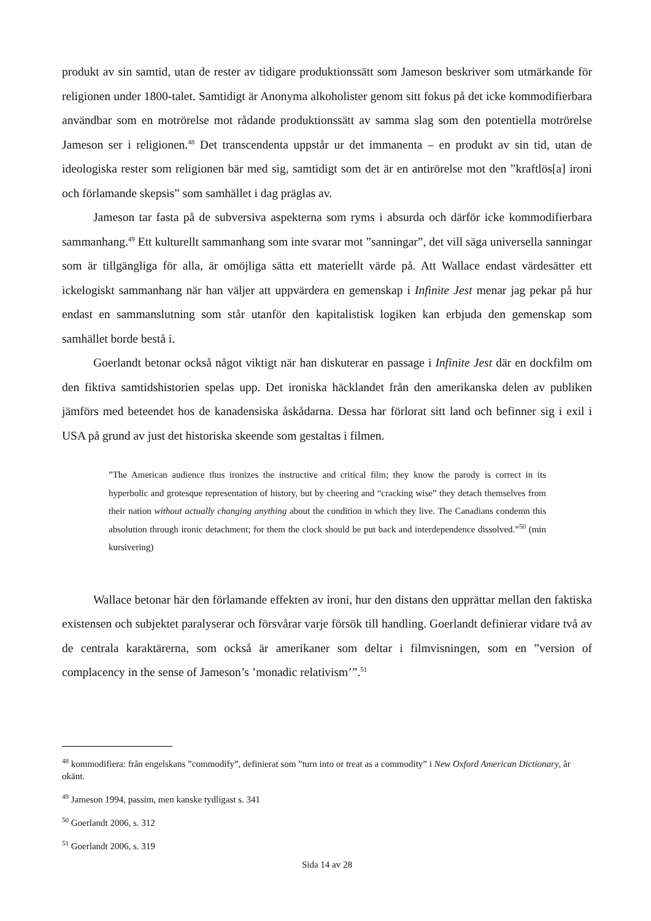produkt av sin samtid, utan de rester av tidigare produktionssätt som Jameson beskriver som utmärkande för religionen under 1800-talet. Samtidigt är Anonyma alkoholister genom sitt fokus på det icke kommodifierbara användbar som en motrörelse mot rådande produktionssätt av samma slag som den potentiella motrörelse Jameson ser i religionen.<sup>48</sup> Det transcendenta uppstår ur det immanenta – en produkt av sin tid, utan de ideologiska rester som religionen bär med sig, samtidigt som det är en antirörelse mot den ”kraftlös[a] ironi och förlamande skepsis” som samhället i dag präglas av.
Jameson tar fasta på de subversiva aspekterna som ryms i absurda och därför icke kommodifierbara sammanhang.<sup>49</sup> Ett kulturellt sammanhang som inte svarar mot ”sanningar”, det vill säga universella sanningar som är tillgängliga för alla, är omöjliga sätta ett materiellt värde på. Att Wallace endast värdesätter ett ickelogiskt sammanhang när han väljer att uppvärdera en gemenskap i Infinite Jest menar jag pekar på hur endast en sammanslutning som står utanför den kapitalistisk logiken kan erbjuda den gemenskap som samhället borde bestå i.
Goerlandt betonar också något viktigt när han diskuterar en passage i Infinite Jest där en dockfilm om den fiktiva samtidshistorien spelas upp. Det ironiska häcklandet från den amerikanska delen av publiken jämförs med beteendet hos de kanadensiska åskådarna. Dessa har förlorat sitt land och befinner sig i exil i USA på grund av just det historiska skeende som gestaltas i filmen.
”The American audience thus ironizes the instructive and critical film; they know the parody is correct in its hyperbolic and grotesque representation of history, but by cheering and “cracking wise” they detach themselves from their nation without actually changing anything about the condition in which they live. The Canadians condemn this absolution through ironic detachment; for them the clock should be put back and interdependence dissolved.”<sup>50</sup> (min kursivering)
Wallace betonar här den förlamande effekten av ironi, hur den distans den upprättar mellan den faktiska existensen och subjektet paralyserar och försvårar varje försök till handling. Goerlandt definierar vidare två av de centrala karaktärerna, som också är amerikaner som deltar i filmvisningen, som en ”version of complacency in the sense of Jameson’s ’monadic relativism’”.<sup>51</sup>
<sup>48</sup> kommodifiera: från engelskans ”commodify”, definierat som ”turn into or treat as a commodity” i New Oxford American Dictionary, år okänt.
<sup>49</sup> Jameson 1994, passim, men kanske tydligast s. 341
<sup>50</sup> Goerlandt 2006, s. 312
<sup>51</sup> Goerlandt 2006, s. 319
Sida 14 av 28